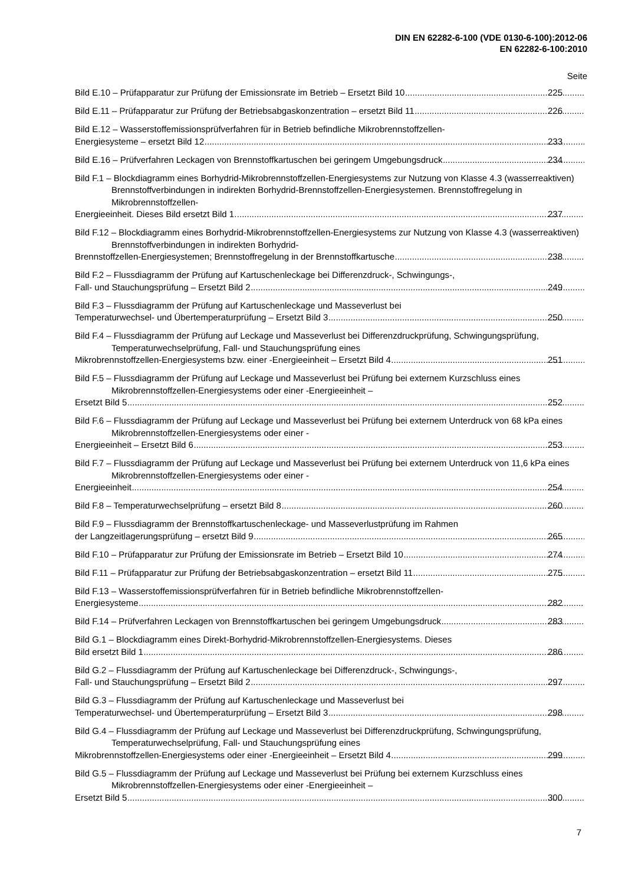DIN EN 62282-6-100 (VDE 0130-6-100):2012-06
EN 62282-6-100:2010
Seite
Bild E.10 – Prüfapparatur zur Prüfung der Emissionsrate im Betrieb – Ersetzt Bild 10 225
Bild E.11 – Prüfapparatur zur Prüfung der Betriebsabgaskonzentration – ersetzt Bild 11 226
Bild E.12 – Wasserstoffemissionsprüfverfahren für in Betrieb befindliche Mikrobrennstoffzellen-
Energiesysteme – ersetzt Bild 12 233
Bild E.16 – Prüfverfahren Leckagen von Brennstoffkartuschen bei geringem Umgebungsdruck 234
Bild F.1 – Blockdiagramm eines Borhydrid-Mikrobrennstoffzellen-Energiesystems zur Nutzung von Klasse 4.3 (wasserreaktiven) Brennstoffverbindungen in indirekten Borhydrid-Brennstoffzellen-Energiesystemen. Brennstoffregelung in Mikrobrennstoffzellen-
Energieeinheit. Dieses Bild ersetzt Bild 1. 237
Bild F.12 – Blockdiagramm eines Borhydrid-Mikrobrennstoffzellen-Energiesystems zur Nutzung von Klasse 4.3 (wasserreaktiven) Brennstoffverbindungen in indirekten Borhydrid-
Brennstoffzellen-Energiesystemen; Brennstoffregelung in der Brennstoffkartusche 238
Bild F.2 – Flussdiagramm der Prüfung auf Kartuschenleckage bei Differenzdruck-, Schwingungs-,
Fall- und Stauchungsprüfung – Ersetzt Bild 2 249
Bild F.3 – Flussdiagramm der Prüfung auf Kartuschenleckage und Masseverlust bei
Temperaturwechsel- und Übertemperaturprüfung – Ersetzt Bild 3 250
Bild F.4 – Flussdiagramm der Prüfung auf Leckage und Masseverlust bei Differenzdruckprüfung, Schwingungsprüfung, Temperaturwechselprüfung, Fall- und Stauchungsprüfung eines
Mikrobrennstoffzellen-Energiesystems bzw. einer -Energieeinheit – Ersetzt Bild 4 251
Bild F.5 – Flussdiagramm der Prüfung auf Leckage und Masseverlust bei Prüfung bei externem Kurzschluss eines Mikrobrennstoffzellen-Energiesystems oder einer -Energieeinheit –
Ersetzt Bild 5 252
Bild F.6 – Flussdiagramm der Prüfung auf Leckage und Masseverlust bei Prüfung bei externem Unterdruck von 68 kPa eines Mikrobrennstoffzellen-Energiesystems oder einer -
Energieeinheit – Ersetzt Bild 6 253
Bild F.7 – Flussdiagramm der Prüfung auf Leckage und Masseverlust bei Prüfung bei externem Unterdruck von 11,6 kPa eines Mikrobrennstoffzellen-Energiesystems oder einer -
Energieeinheit 254
Bild F.8 – Temperaturwechselprüfung – ersetzt Bild 8 260
Bild F.9 – Flussdiagramm der Brennstoffkartuschenleckage- und Masseverlustprüfung im Rahmen
der Langzeitlagerungsprüfung – ersetzt Bild 9 265
Bild F.10 – Prüfapparatur zur Prüfung der Emissionsrate im Betrieb – Ersetzt Bild 10 274
Bild F.11 – Prüfapparatur zur Prüfung der Betriebsabgaskonzentration – ersetzt Bild 11 275
Bild F.13 – Wasserstoffemissionsprüfverfahren für in Betrieb befindliche Mikrobrennstoffzellen-
Energiesysteme 282
Bild F.14 – Prüfverfahren Leckagen von Brennstoffkartuschen bei geringem Umgebungsdruck 283
Bild G.1 – Blockdiagramm eines Direkt-Borhydrid-Mikrobrennstoffzellen-Energiesystems. Dieses
Bild ersetzt Bild 1 286
Bild G.2 – Flussdiagramm der Prüfung auf Kartuschenleckage bei Differenzdruck-, Schwingungs-,
Fall- und Stauchungsprüfung – Ersetzt Bild 2 297
Bild G.3 – Flussdiagramm der Prüfung auf Kartuschenleckage und Masseverlust bei
Temperaturwechsel- und Übertemperaturprüfung – Ersetzt Bild 3 298
Bild G.4 – Flussdiagramm der Prüfung auf Leckage und Masseverlust bei Differenzdruckprüfung, Schwingungsprüfung, Temperaturwechselprüfung, Fall- und Stauchungsprüfung eines
Mikrobrennstoffzellen-Energiesystems oder einer -Energieeinheit – Ersetzt Bild 4 299
Bild G.5 – Flussdiagramm der Prüfung auf Leckage und Masseverlust bei Prüfung bei externem Kurzschluss eines Mikrobrennstoffzellen-Energiesystems oder einer -Energieeinheit –
Ersetzt Bild 5 300
7